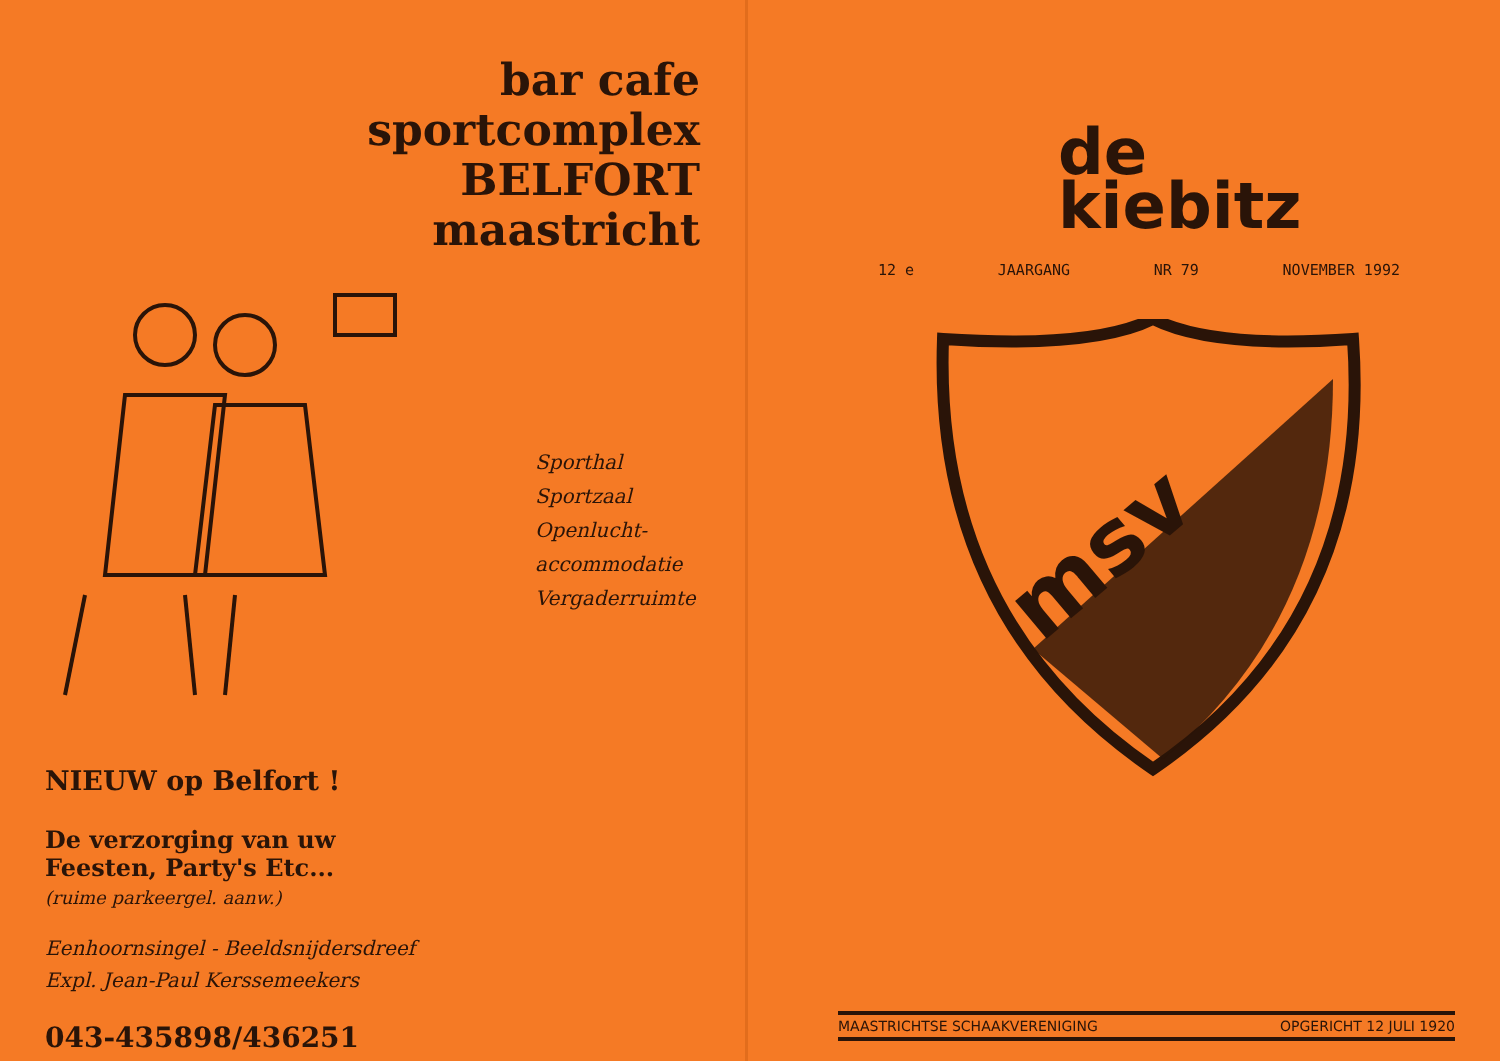bar cafe
sportcomplex
BELFORT
maastricht
Sporthal
Sportzaal
Openlucht-
accommodatie
Vergaderruimte
NIEUW op Belfort !
De verzorging van uw
Feesten, Party's Etc...
(ruime parkeergel. aanw.)
Eenhoornsingel - Beeldsnijdersdreef
Expl. Jean-Paul Kerssemeekers
043-435898/436251
de
kiebitz
12 e JAARGANG NR 79 NOVEMBER 1992
msv
MAASTRICHTSE SCHAAKVERENIGING OPGERICHT 12 JULI 1920